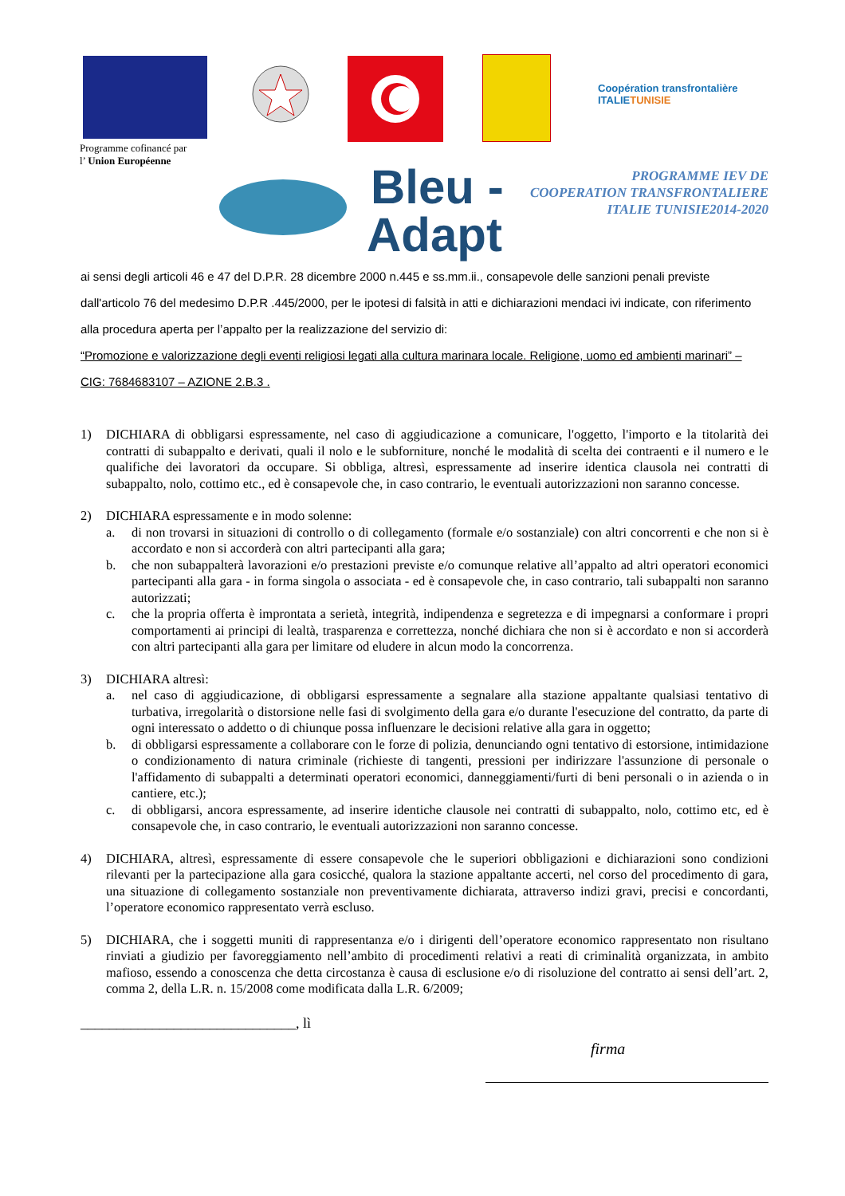Coopération transfrontalière
ITALIETUNISIE
Programme cofinancé par
l’ Union Européenne
Bleu -
Adapt
PROGRAMME IEV DE
COOPERATION TRANSFRONTALIERE
ITALIE TUNISIE2014-2020
ai sensi degli articoli 46 e 47 del D.P.R. 28 dicembre 2000 n.445 e ss.mm.ii., consapevole delle sanzioni penali previste dall'articolo 76 del medesimo D.P.R .445/2000, per le ipotesi di falsità in atti e dichiarazioni mendaci ivi indicate, con riferimento alla procedura aperta per l’appalto per la realizzazione del servizio di:
“Promozione e valorizzazione degli eventi religiosi legati alla cultura marinara locale. Religione, uomo ed ambienti marinari” – CIG: 7684683107 – AZIONE 2.B.3 .
1) DICHIARA di obbligarsi espressamente, nel caso di aggiudicazione a comunicare, l'oggetto, l'importo e la titolarità dei contratti di subappalto e derivati, quali il nolo e le subforniture, nonché le modalità di scelta dei contraenti e il numero e le qualifiche dei lavoratori da occupare. Si obbliga, altresì, espressamente ad inserire identica clausola nei contratti di subappalto, nolo, cottimo etc., ed è consapevole che, in caso contrario, le eventuali autorizzazioni non saranno concesse.
2) DICHIARA espressamente e in modo solenne:
a. di non trovarsi in situazioni di controllo o di collegamento (formale e/o sostanziale) con altri concorrenti e che non si è accordato e non si accorderà con altri partecipanti alla gara;
b. che non subappalterà lavorazioni e/o prestazioni previste e/o comunque relative all’appalto ad altri operatori economici partecipanti alla gara - in forma singola o associata - ed è consapevole che, in caso contrario, tali subappalti non saranno autorizzati;
c. che la propria offerta è improntata a serietà, integrità, indipendenza e segretezza e di impegnarsi a conformare i propri comportamenti ai principi di lealtà, trasparenza e correttezza, nonché dichiara che non si è accordato e non si accorderà con altri partecipanti alla gara per limitare od eludere in alcun modo la concorrenza.
3) DICHIARA altresì:
a. nel caso di aggiudicazione, di obbligarsi espressamente a segnalare alla stazione appaltante qualsiasi tentativo di turbativa, irregolarità o distorsione nelle fasi di svolgimento della gara e/o durante l'esecuzione del contratto, da parte di ogni interessato o addetto o di chiunque possa influenzare le decisioni relative alla gara in oggetto;
b. di obbligarsi espressamente a collaborare con le forze di polizia, denunciando ogni tentativo di estorsione, intimidazione o condizionamento di natura criminale (richieste di tangenti, pressioni per indirizzare l'assunzione di personale o l'affidamento di subappalti a determinati operatori economici, danneggiamenti/furti di beni personali o in azienda o in cantiere, etc.);
c. di obbligarsi, ancora espressamente, ad inserire identiche clausole nei contratti di subappalto, nolo, cottimo etc, ed è consapevole che, in caso contrario, le eventuali autorizzazioni non saranno concesse.
4) DICHIARA, altresì, espressamente di essere consapevole che le superiori obbligazioni e dichiarazioni sono condizioni rilevanti per la partecipazione alla gara cosicché, qualora la stazione appaltante accerti, nel corso del procedimento di gara, una situazione di collegamento sostanziale non preventivamente dichiarata, attraverso indizi gravi, precisi e concordanti, l’operatore economico rappresentato verrà escluso.
5) DICHIARA, che i soggetti muniti di rappresentanza e/o i dirigenti dell’operatore economico rappresentato non risultano rinviati a giudizio per favoreggiamento nell’ambito di procedimenti relativi a reati di criminalità organizzata, in ambito mafioso, essendo a conoscenza che detta circostanza è causa di esclusione e/o di risoluzione del contratto ai sensi dell’art. 2, comma 2, della L.R. n. 15/2008 come modificata dalla L.R. 6/2009;
______________________________, lì
firma